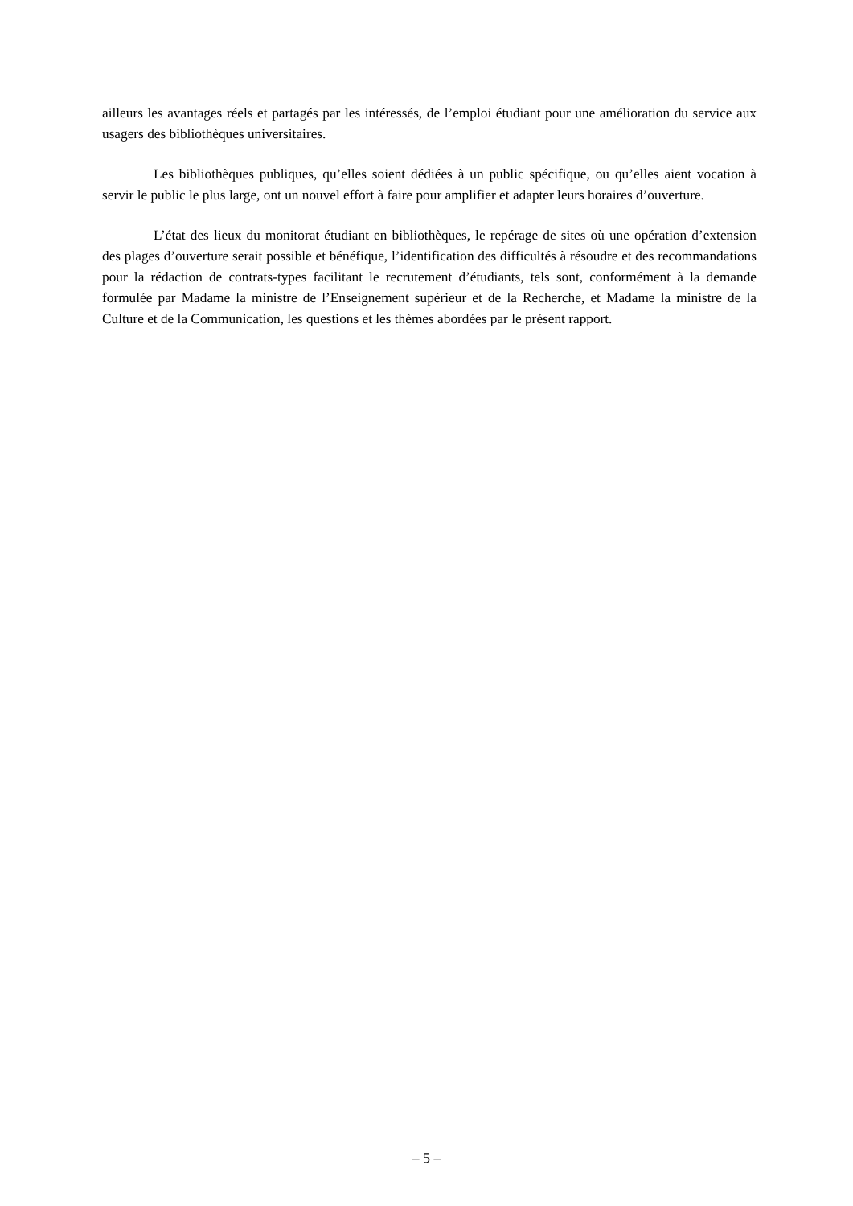ailleurs les avantages réels et partagés par les intéressés, de l’emploi étudiant pour une amélioration du service aux usagers des bibliothèques universitaires.
Les bibliothèques publiques, qu’elles soient dédiées à un public spécifique, ou qu’elles aient vocation à servir le public le plus large, ont un nouvel effort à faire pour amplifier et adapter leurs horaires d’ouverture.
L’état des lieux du monitorat étudiant en bibliothèques, le repérage de sites où une opération d’extension des plages d’ouverture serait possible et bénéfique, l’identification des difficultés à résoudre et des recommandations pour la rédaction de contrats-types facilitant le recrutement d’étudiants, tels sont, conformément à la demande formulée par Madame la ministre de l’Enseignement supérieur et de la Recherche, et Madame la ministre de la Culture et de la Communication, les questions et les thèmes abordées par le présent rapport.
– 5 –